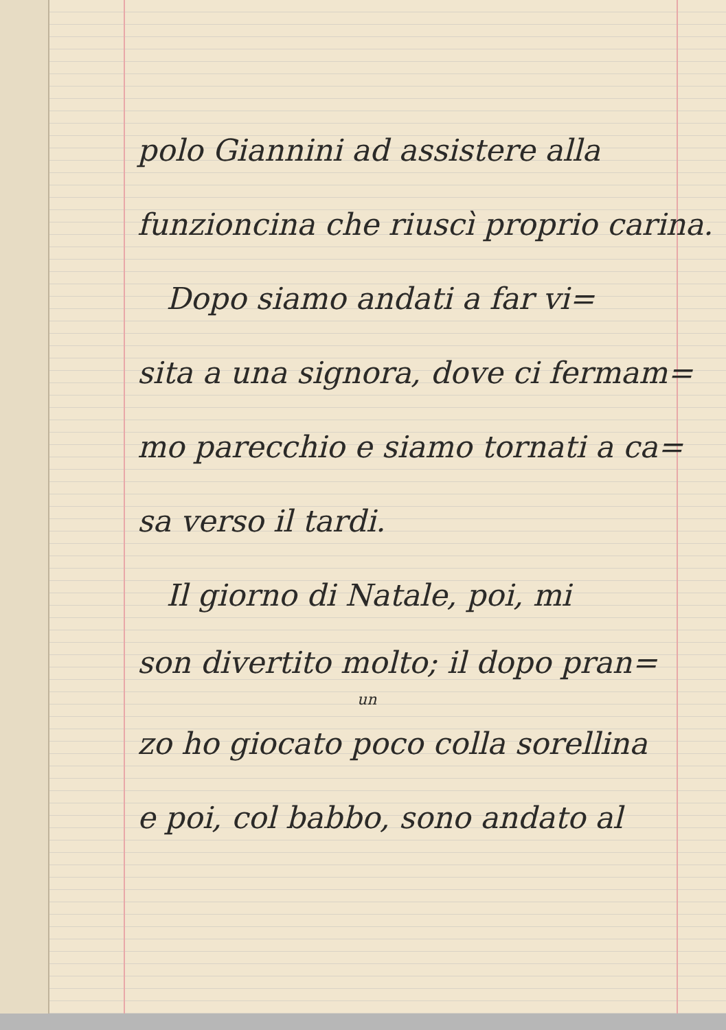polo Giannini ad assistere alla
funzioncina che riuscì proprio carina.
Dopo siamo andati a far vi=
sita a una signora, dove ci fermam=
mo parecchio e siamo tornati a ca=
sa verso il tardi.
Il giorno di Natale, poi, mi
son divertito molto; il dopo pran=
un
zo ho giocato poco colla sorellina
e poi, col babbo, sono andato al